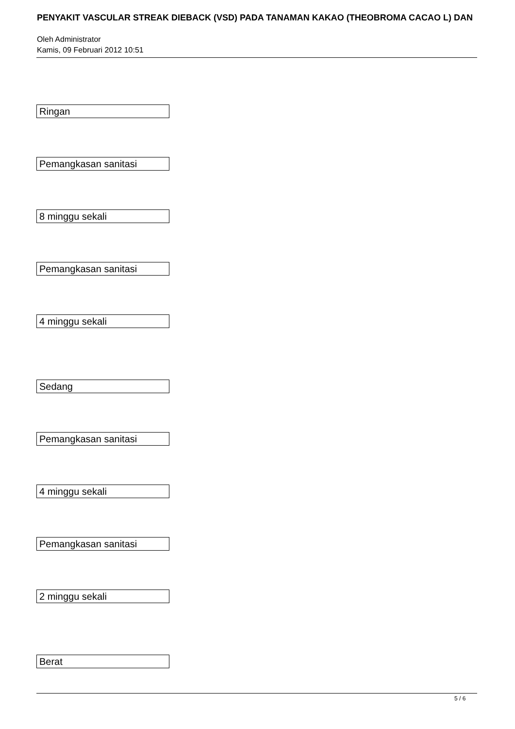PENYAKIT VASCULAR STREAK DIEBACK (VSD) PADA TANAMAN KAKAO (THEOBROMA CACAO L) DAN
Oleh Administrator
Kamis, 09 Februari 2012 10:51
Ringan
Pemangkasan sanitasi
8 minggu sekali
Pemangkasan sanitasi
4 minggu sekali
Sedang
Pemangkasan sanitasi
4 minggu sekali
Pemangkasan sanitasi
2 minggu sekali
Berat
5 / 6